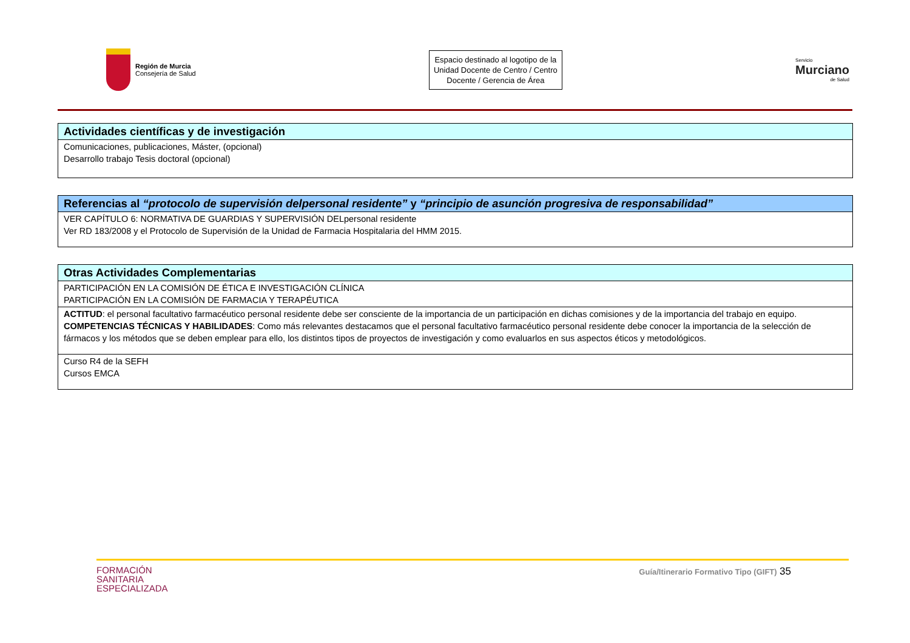Región de Murcia
Consejería de Salud
Espacio destinado al logotipo de la Unidad Docente de Centro / Centro Docente / Gerencia de Área
Servicio
Murciano
de Salud
| Actividades científicas y de investigación |
| --- |
| Comunicaciones, publicaciones, Máster, (opcional) Desarrollo trabajo Tesis doctoral (opcional) |
| Referencias al “protocolo de supervisión delpersonal residente” y “principio de asunción progresiva de responsabilidad” |
| --- |
| VER CAPÍTULO 6: NORMATIVA DE GUARDIAS Y SUPERVISIÓN DELpersonal residente Ver RD 183/2008 y el Protocolo de Supervisión de la Unidad de Farmacia Hospitalaria del HMM 2015. |
| Otras Actividades Complementarias |
| --- |
| PARTICIPACIÓN EN LA COMISIÓN DE ÉTICA E INVESTIGACIÓN CLÍNICA PARTICIPACIÓN EN LA COMISIÓN DE FARMACIA Y TERAPÉUTICA |
| ACTITUD : el personal facultativo farmacéutico personal residente debe ser consciente de la importancia de un participación en dichas comisiones y de la importancia del trabajo en equipo. COMPETENCIAS TÉCNICAS Y HABILIDADES : Como más relevantes destacamos que el personal facultativo farmacéutico personal residente debe conocer la importancia de la selección de fármacos y los métodos que se deben emplear para ello, los distintos tipos de proyectos de investigación y como evaluarlos en sus aspectos éticos y metodológicos. |
| Curso R4 de la SEFH Cursos EMCA |
FORMACIÓN
SANITARIA
ESPECIALIZADA
Guía/Itinerario Formativo Tipo (GIFT) 35